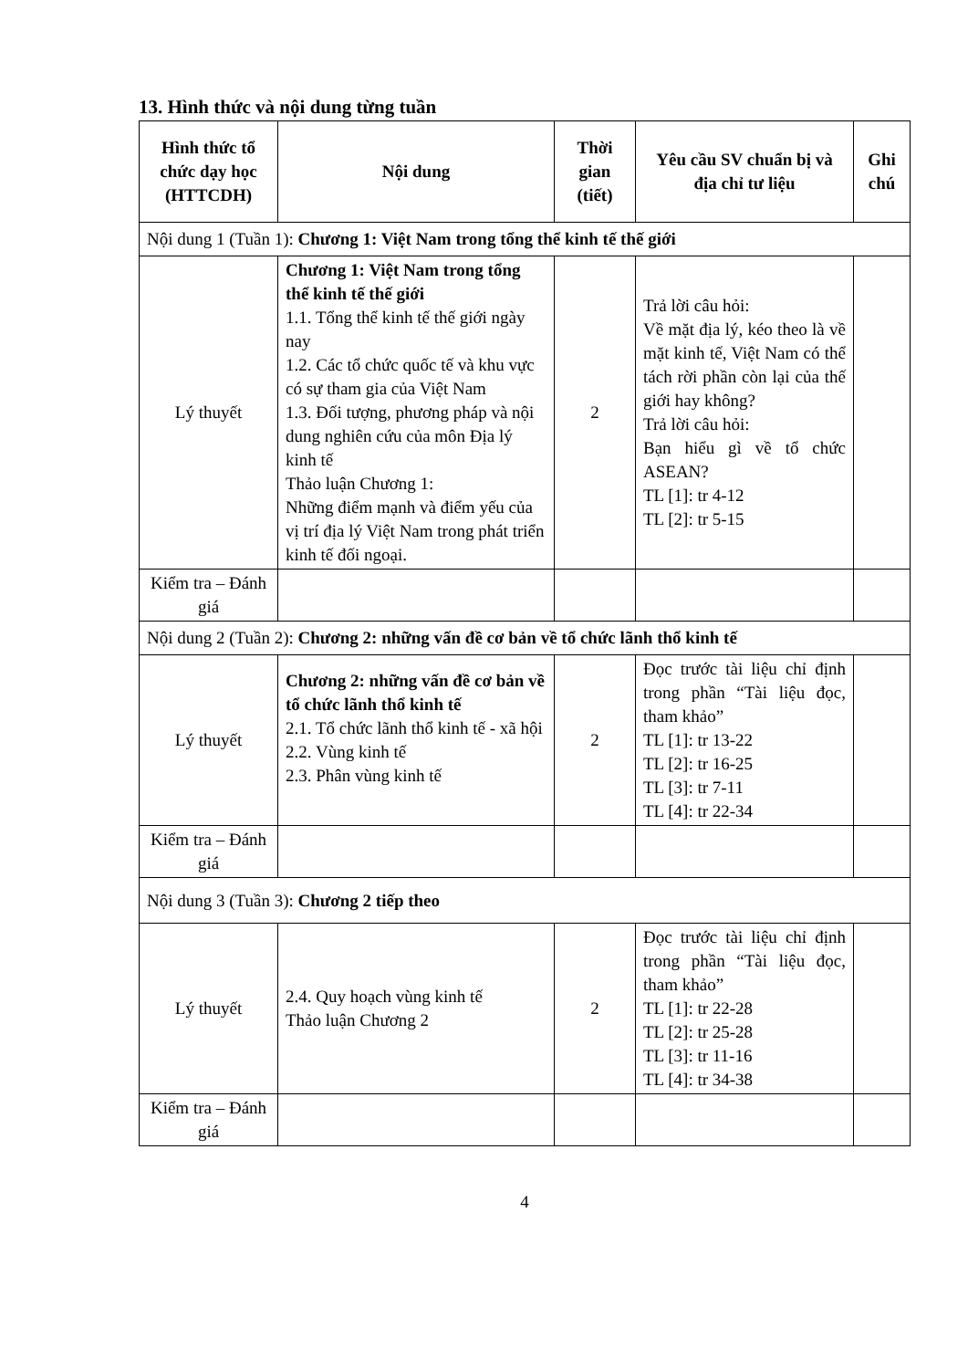13. Hình thức và nội dung từng tuần
| Hình thức tổ chức dạy học (HTTCDH) | Nội dung | Thời gian (tiết) | Yêu cầu SV chuẩn bị và địa chỉ tư liệu | Ghi chú |
| --- | --- | --- | --- | --- |
| Nội dung 1 (Tuần 1): Chương 1: Việt Nam trong tổng thể kinh tế thế giới | | | | |
| Lý thuyết | Chương 1: Việt Nam trong tổng thể kinh tế thế giới 1.1. Tổng thể kinh tế thế giới ngày nay 1.2. Các tổ chức quốc tế và khu vực có sự tham gia của Việt Nam 1.3. Đối tượng, phương pháp và nội dung nghiên cứu của môn Địa lý kinh tế Thảo luận Chương 1: Những điểm mạnh và điểm yếu của vị trí địa lý Việt Nam trong phát triển kinh tế đối ngoại. | 2 | Trả lời câu hỏi: Về mặt địa lý, kéo theo là về mặt kinh tế, Việt Nam có thể tách rời phần còn lại của thế giới hay không? Trả lời câu hỏi: Bạn hiểu gì về tổ chức ASEAN? TL [1]: tr 4-12 TL [2]: tr 5-15 | |
| Kiểm tra – Đánh giá | | | | |
| Nội dung 2 (Tuần 2): Chương 2: những vấn đề cơ bản về tổ chức lãnh thổ kinh tế | | | | |
| Lý thuyết | Chương 2: những vấn đề cơ bản về tổ chức lãnh thổ kinh tế 2.1. Tổ chức lãnh thổ kinh tế - xã hội 2.2. Vùng kinh tế 2.3. Phân vùng kinh tế | 2 | Đọc trước tài liệu chỉ định trong phần “Tài liệu đọc, tham khảo” TL [1]: tr 13-22 TL [2]: tr 16-25 TL [3]: tr 7-11 TL [4]: tr 22-34 | |
| Kiểm tra – Đánh giá | | | | |
| Nội dung 3 (Tuần 3): Chương 2 tiếp theo | | | | |
| Lý thuyết | 2.4. Quy hoạch vùng kinh tế Thảo luận Chương 2 | 2 | Đọc trước tài liệu chỉ định trong phần “Tài liệu đọc, tham khảo” TL [1]: tr 22-28 TL [2]: tr 25-28 TL [3]: tr 11-16 TL [4]: tr 34-38 | |
| Kiểm tra – Đánh giá | | | | |
4